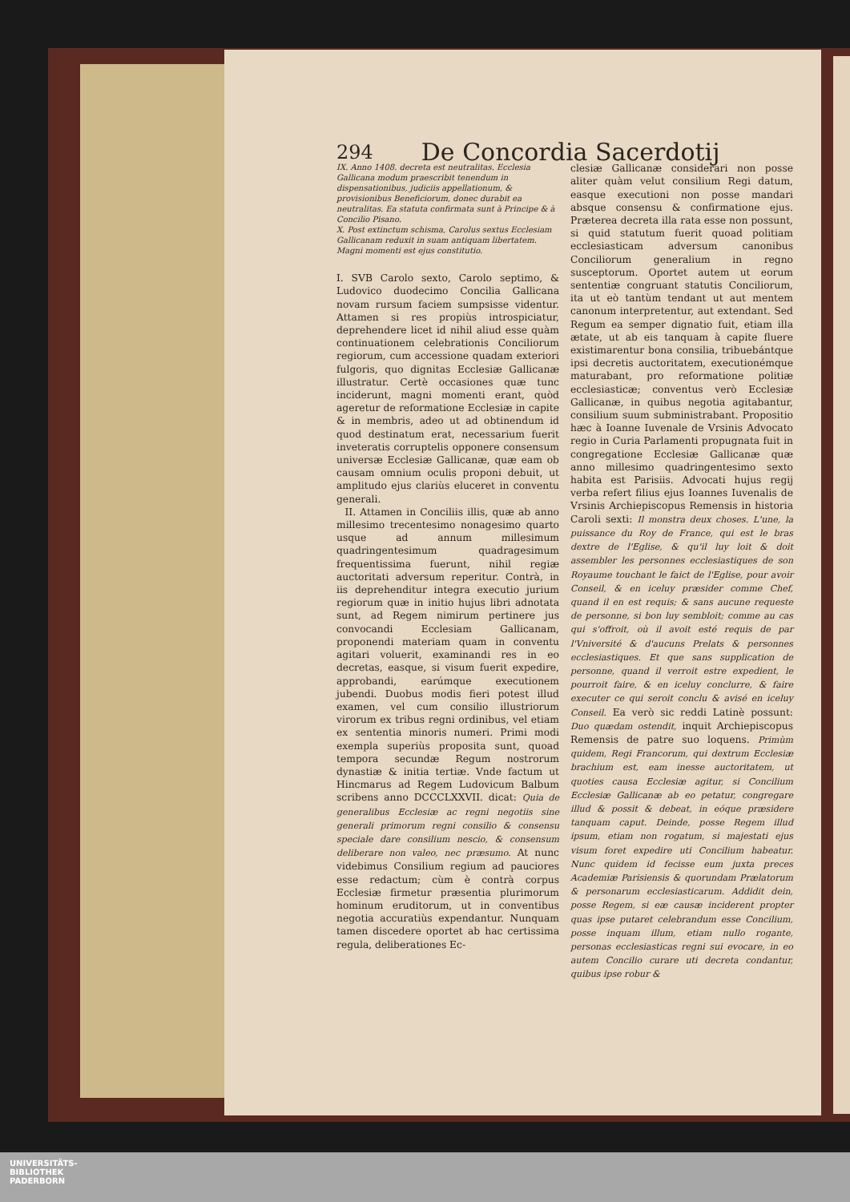294 De Concordia Sacerdotij
IX. Anno 1408. decreta est neutralitas. Ecclesia Gallicana modum praescribit tenendum in dispensationibus, judiciis appellationum, & provisionibus Beneficiorum, donec durabit ea neutralitas. Ea statuta confirmata sunt à Principe & à Concilio Pisano.
X. Post extinctum schisma, Carolus sextus Ecclesiam Gallicanam reduxit in suam antiquam libertatem. Magni momenti est ejus constitutio.
I. SVB Carolo sexto, Carolo septimo, & Ludovico duodecimo Concilia Gallicana novam rursum faciem sumpsisse videntur. Attamen si res propiùs introspiciatur, deprehendere licet id nihil aliud esse quàm continuationem celebrationis Conciliorum regiorum, cum accessione quadam exteriori fulgoris, quo dignitas Ecclesiæ Gallicanæ illustratur. Certè occasiones quæ tunc inciderunt, magni momenti erant, quòd ageretur de reformatione Ecclesiæ in capite & in membris, adeo ut ad obtinendum id quod destinatum erat, necessarium fuerit inveteratis corruptelis opponere consensum universæ Ecclesiæ Gallicanæ, quæ eam ob causam omnium oculis proponi debuit, ut amplitudo ejus clariùs eluceret in conventu generali.
II. Attamen in Conciliis illis, quæ ab anno millesimo trecentesimo nonagesimo quarto usque ad annum millesimum quadringentesimum quadragesimum frequentissima fuerunt, nihil regiæ auctoritati adversum reperitur. Contrà, in iis deprehenditur integra executio jurium regiorum quæ in initio hujus libri adnotata sunt, ad Regem nimirum pertinere jus convocandi Ecclesiam Gallicanam, proponendi materiam quam in conventu agitari voluerit, examinandi res in eo decretas, easque, si visum fuerit expedire, approbandi, earúmque executionem jubendi. Duobus modis fieri potest illud examen, vel cum consilio illustriorum virorum ex tribus regni ordinibus, vel etiam ex sententia minoris numeri. Primi modi exempla superiùs proposita sunt, quoad tempora secundæ Regum nostrorum dynastiæ & initia tertiæ. Vnde factum ut Hincmarus ad Regem Ludovicum Balbum scribens anno DCCCLXXVII. dicat: Quia de generalibus Ecclesiæ ac regni negotiis sine generali primorum regni consilio & consensu speciale dare consilium nescio, & consensum deliberare non valeo, nec præsumo. At nunc videbimus Consilium regium ad pauciores esse redactum; cùm è contrà corpus Ecclesiæ firmetur præsentia plurimorum hominum eruditorum, ut in conventibus negotia accuratiùs expendantur. Nunquam tamen discedere oportet ab hac certissima regula, deliberationes Ec-
clesiæ Gallicanæ considerari non posse aliter quàm velut consilium Regi datum, easque executioni non posse mandari absque consensu & confirmatione ejus. Præterea decreta illa rata esse non possunt, si quid statutum fuerit quoad politiam ecclesiasticam adversum canonibus Conciliorum generalium in regno susceptorum. Oportet autem ut eorum sententiæ congruant statutis Conciliorum, ita ut eò tantùm tendant ut aut mentem canonum interpretentur, aut extendant. Sed Regum ea semper dignatio fuit, etiam illa ætate, ut ab eis tanquam à capite fluere existimarentur bona consilia, tribuebántque ipsi decretis auctoritatem, executionémque maturabant, pro reformatione politiæ ecclesiasticæ; conventus verò Ecclesiæ Gallicanæ, in quibus negotia agitabantur, consilium suum subministrabant. Propositio hæc à Ioanne Iuvenale de Vrsinis Advocato regio in Curia Parlamenti propugnata fuit in congregatione Ecclesiæ Gallicanæ quæ anno millesimo quadringentesimo sexto habita est Parisiis. Advocati hujus regij verba refert filius ejus Ioannes Iuvenalis de Vrsinis Archiepiscopus Remensis in historia Caroli sexti: Il monstra deux choses. L'une, la puissance du Roy de France, qui est le bras dextre de l'Eglise, & qu'il luy loit & doit assembler les personnes ecclesiastiques de son Royaume touchant le faict de l'Eglise, pour avoir Conseil, & en iceluy præsider comme Chef, quand il en est requis; & sans aucune requeste de personne, si bon luy sembloit; comme au cas qui s'offroit, où il avoit esté requis de par l'Vniversité & d'aucuns Prelats & personnes ecclesiastiques. Et que sans supplication de personne, quand il verroit estre expedient, le pourroit faire, & en iceluy conclurre, & faire executer ce qui seroit conclu & avisé en iceluy Conseil. Ea verò sic reddi Latinè possunt: Duo quædam ostendit, inquit Archiepiscopus Remensis de patre suo loquens. Primùm quidem, Regi Francorum, qui dextrum Ecclesiæ brachium est, eam inesse auctoritatem, ut quoties causa Ecclesiæ agitur, si Concilium Ecclesiæ Gallicanæ ab eo petatur, congregare illud & possit & debeat, in eóque præsidere tanquam caput. Deinde, posse Regem illud ipsum, etiam non rogatum, si majestati ejus visum foret expedire uti Concilium habeatur. Nunc quidem id fecisse eum juxta preces Academiæ Parisiensis & quorundam Prælatorum & personarum ecclesiasticarum. Addidit dein, posse Regem, si eæ causæ inciderent propter quas ipse putaret celebrandum esse Concilium, posse inquam illum, etiam nullo rogante, personas ecclesiasticas regni sui evocare, in eo autem Concilio curare uti decreta condantur, quibus ipse robur &
UNIVERSITÄTS-
BIBLIOTHEK
PADERBORN